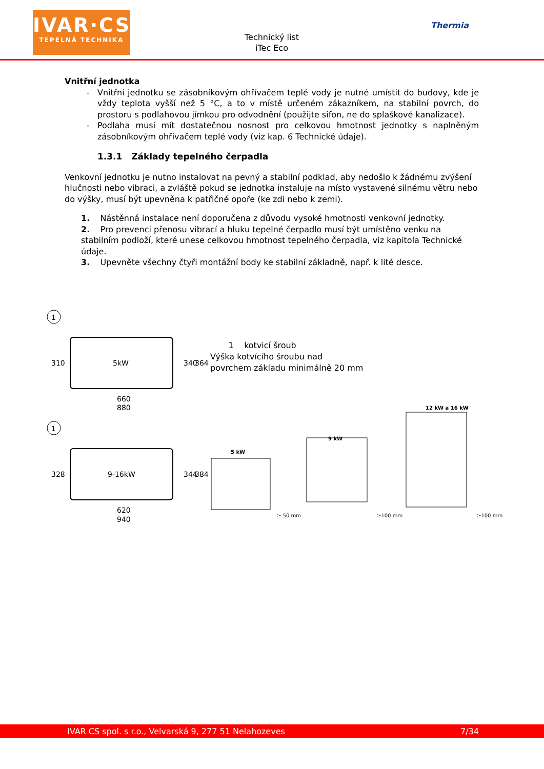IVAR·CS
TEPELNÁ TECHNIKA
Technický list
iTec Eco
Thermia
Vnitřní jednotka
Vnitřní jednotku se zásobníkovým ohřívačem teplé vody je nutné umístit do budovy, kde je vždy teplota vyšší než 5 °C, a to v místě určeném zákazníkem, na stabilní povrch, do prostoru s podlahovou jímkou pro odvodnění (použijte sifon, ne do splaškové kanalizace).
Podlaha musí mít dostatečnou nosnost pro celkovou hmotnost jednotky s naplněným zásobníkovým ohřívačem teplé vody (viz kap. 6 Technické údaje).
1.3.1 Základy tepelného čerpadla
Venkovní jednotku je nutno instalovat na pevný a stabilní podklad, aby nedošlo k žádnému zvýšení hlučnosti nebo vibraci, a zvláště pokud se jednotka instaluje na místo vystavené silnému větru nebo do výšky, musí být upevněna k patřičné opoře (ke zdi nebo k zemi).
1. Nástěnná instalace není doporučena z důvodu vysoké hmotnosti venkovní jednotky.
2. Pro prevenci přenosu vibrací a hluku tepelné čerpadlo musí být umístěno venku na stabilním podloží, které unese celkovou hmotnost tepelného čerpadla, viz kapitola Technické údaje.
3. Upevněte všechny čtyři montážní body ke stabilní základně, např. k lité desce.
1
5kW
310
340
364
660
880
1
9-16kW
328
344
384
620
940
1 kotvicí šroub
Výška kotvícího šroubu nad
povrchem základu minimálně 20 mm
12 kW a 16 kW
9 kW
5 kW
≥ 50 mm
≥100 mm
≥100 mm
IVAR CS spol. s r.o., Velvarská 9, 277 51 Nelahozeves 7/34